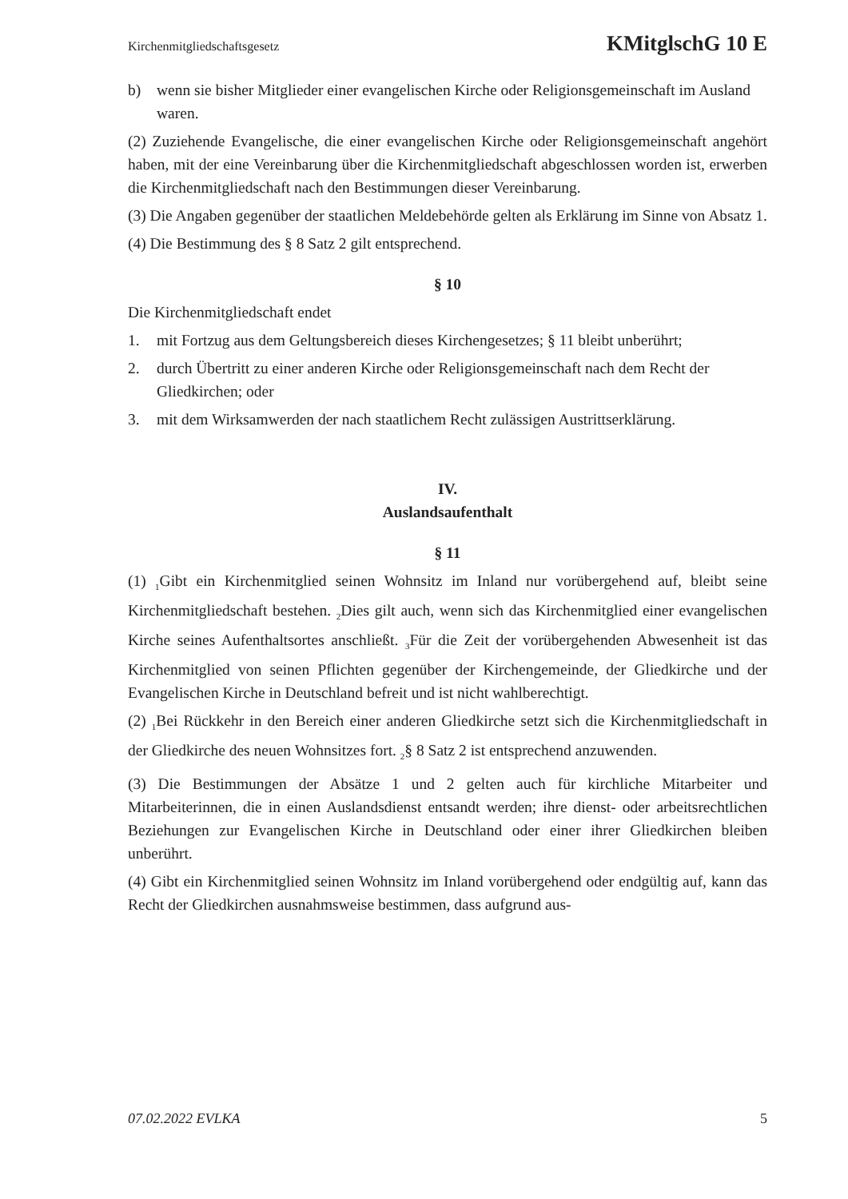Kirchenmitgliedschaftsgesetz KMitglschG 10 E
b) wenn sie bisher Mitglieder einer evangelischen Kirche oder Religionsgemeinschaft im Ausland waren.
(2) Zuziehende Evangelische, die einer evangelischen Kirche oder Religionsgemeinschaft angehört haben, mit der eine Vereinbarung über die Kirchenmitgliedschaft abgeschlossen worden ist, erwerben die Kirchenmitgliedschaft nach den Bestimmungen dieser Vereinbarung.
(3) Die Angaben gegenüber der staatlichen Meldebehörde gelten als Erklärung im Sinne von Absatz 1.
(4) Die Bestimmung des § 8 Satz 2 gilt entsprechend.
§ 10
Die Kirchenmitgliedschaft endet
1. mit Fortzug aus dem Geltungsbereich dieses Kirchengesetzes; § 11 bleibt unberührt;
2. durch Übertritt zu einer anderen Kirche oder Religionsgemeinschaft nach dem Recht der Gliedkirchen; oder
3. mit dem Wirksamwerden der nach staatlichem Recht zulässigen Austrittserklärung.
IV.
Auslandsaufenthalt
§ 11
(1) <sub>1</sub>Gibt ein Kirchenmitglied seinen Wohnsitz im Inland nur vorübergehend auf, bleibt seine Kirchenmitgliedschaft bestehen. <sub>2</sub>Dies gilt auch, wenn sich das Kirchenmitglied einer evangelischen Kirche seines Aufenthaltsortes anschließt. <sub>3</sub>Für die Zeit der vorübergehenden Abwesenheit ist das Kirchenmitglied von seinen Pflichten gegenüber der Kirchengemeinde, der Gliedkirche und der Evangelischen Kirche in Deutschland befreit und ist nicht wahlberechtigt.
(2) <sub>1</sub>Bei Rückkehr in den Bereich einer anderen Gliedkirche setzt sich die Kirchenmitgliedschaft in der Gliedkirche des neuen Wohnsitzes fort. <sub>2</sub>§ 8 Satz 2 ist entsprechend anzuwenden.
(3) Die Bestimmungen der Absätze 1 und 2 gelten auch für kirchliche Mitarbeiter und Mitarbeiterinnen, die in einen Auslandsdienst entsandt werden; ihre dienst- oder arbeitsrechtlichen Beziehungen zur Evangelischen Kirche in Deutschland oder einer ihrer Gliedkirchen bleiben unberührt.
(4) Gibt ein Kirchenmitglied seinen Wohnsitz im Inland vorübergehend oder endgültig auf, kann das Recht der Gliedkirchen ausnahmsweise bestimmen, dass aufgrund aus-
07.02.2022 EVLKA 5